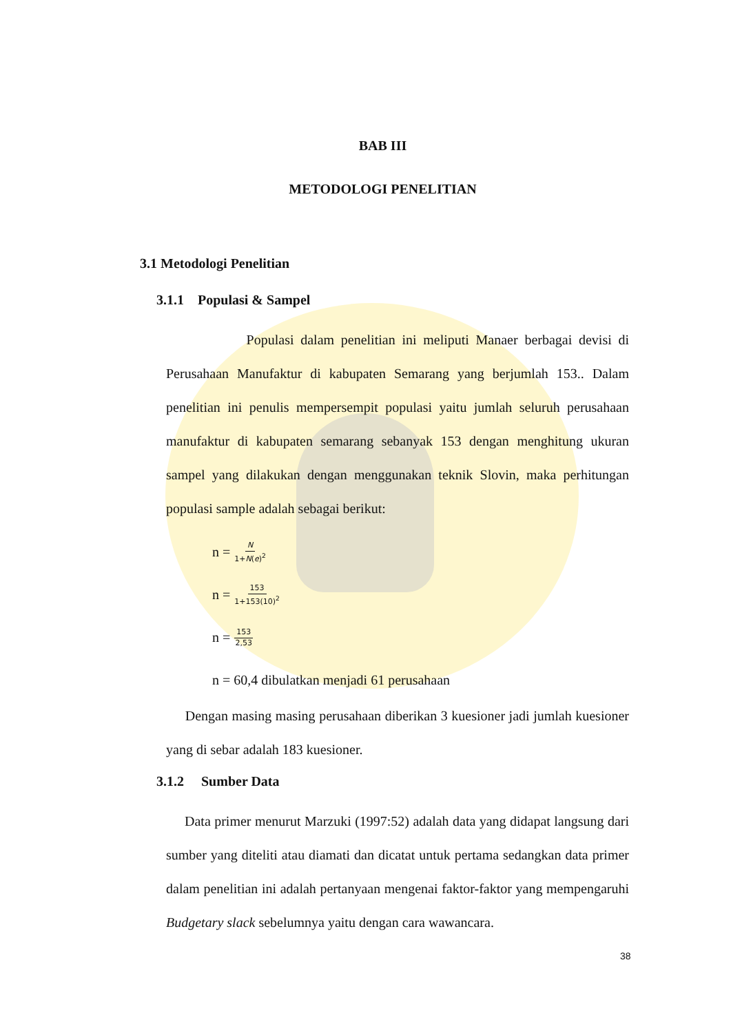BAB III
METODOLOGI PENELITIAN
3.1 Metodologi Penelitian
3.1.1 Populasi & Sampel
Populasi dalam penelitian ini meliputi Manaer berbagai devisi di Perusahaan Manufaktur di kabupaten Semarang yang berjumlah 153.. Dalam penelitian ini penulis mempersempit populasi yaitu jumlah seluruh perusahaan manufaktur di kabupaten semarang sebanyak 153 dengan menghitung ukuran sampel yang dilakukan dengan menggunakan teknik Slovin, maka perhitungan populasi sample adalah sebagai berikut:
n = N 1+N(e)<sup>2</sup>
n = 153 1+153(10)<sup>2</sup>
n = 153 2,53
n = 60,4 dibulatkan menjadi 61 perusahaan
Dengan masing masing perusahaan diberikan 3 kuesioner jadi jumlah kuesioner yang di sebar adalah 183 kuesioner.
3.1.2 Sumber Data
Data primer menurut Marzuki (1997:52) adalah data yang didapat langsung dari sumber yang diteliti atau diamati dan dicatat untuk pertama sedangkan data primer dalam penelitian ini adalah pertanyaan mengenai faktor-faktor yang mempengaruhi Budgetary slack sebelumnya yaitu dengan cara wawancara.
38